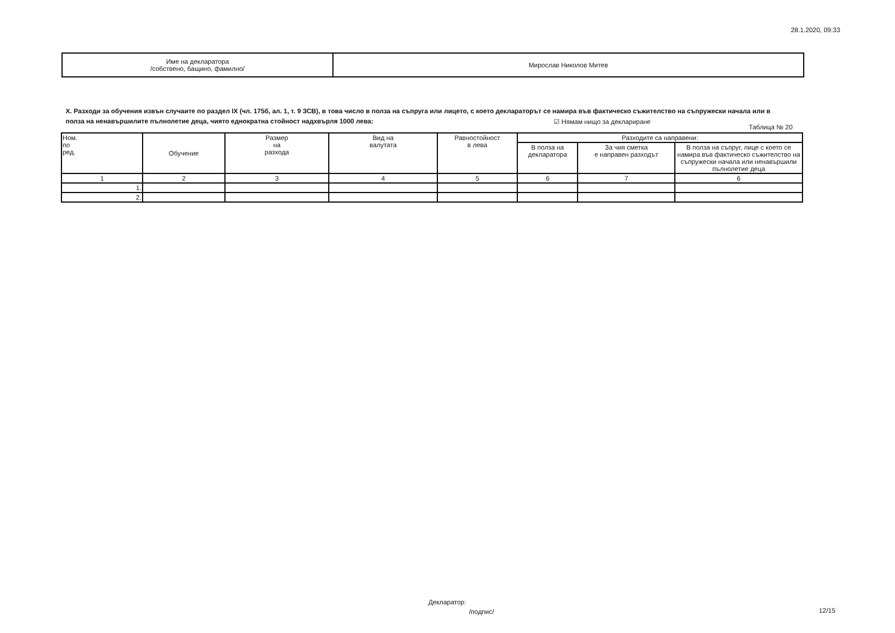28.1.2020, 09:33
| Име на декларатора /собствено, бащино, фамилно/ | Мирослав Николов Митев |
X. Разходи за обучения извън случаите по раздел IX (чл. 175б, ал. 1, т. 9 ЗСВ), в това число в полза на съпруга или лицето, с което деклараторът се намира във фактическо съжителство на съпружески начала или в полза на ненавършилите пълнолетие деца, чиято еднократна стойност надхвърля 1000 лева:
☑ Нямам нищо за деклариране
Таблица № 20
| Ном. по ред. | Обучение | Размер на разхода | Вид на валутата | Равностойност в лева | Разходите са направени: | | |
| --- | --- | --- | --- | --- | --- | --- | --- |
| | | | | | В полза на декларатора | За чия сметка е направен разходът | В полза на съпруг, лице с което се намира във фактическо съжителство на съпружески начала или ненавършили пълнолетие деца |
| 1 | 2 | 3 | 4 | 5 | 6 | 7 | 6 |
| 1. | | | | | | | |
| 2. | | | | | | | |
Декларатор:
/подпис/ 12/15